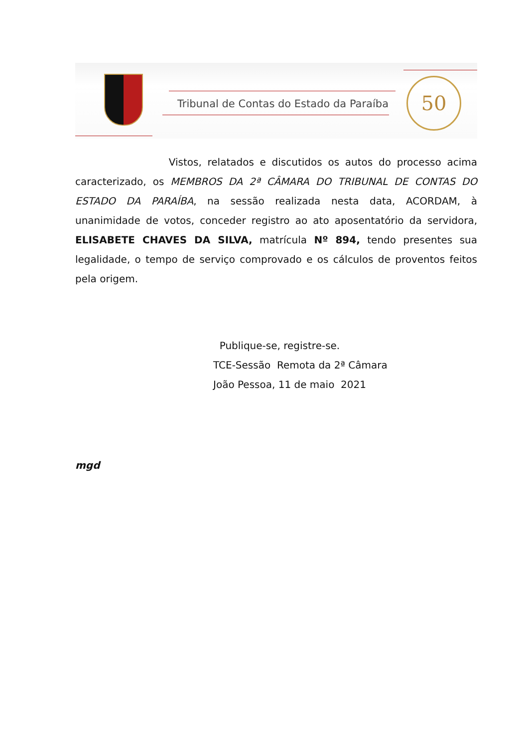Tribunal de Contas do Estado da Paraíba
50
Vistos, relatados e discutidos os autos do processo acima caracterizado, os MEMBROS DA 2ª CÂMARA DO TRIBUNAL DE CONTAS DO ESTADO DA PARAÍBA, na sessão realizada nesta data, ACORDAM, à unanimidade de votos, conceder registro ao ato aposentatório da servidora, ELISABETE CHAVES DA SILVA, matrícula Nº 894, tendo presentes sua legalidade, o tempo de serviço comprovado e os cálculos de proventos feitos pela origem.
Publique-se, registre-se.
TCE-Sessão Remota da 2ª Câmara
João Pessoa, 11 de maio 2021
mgd